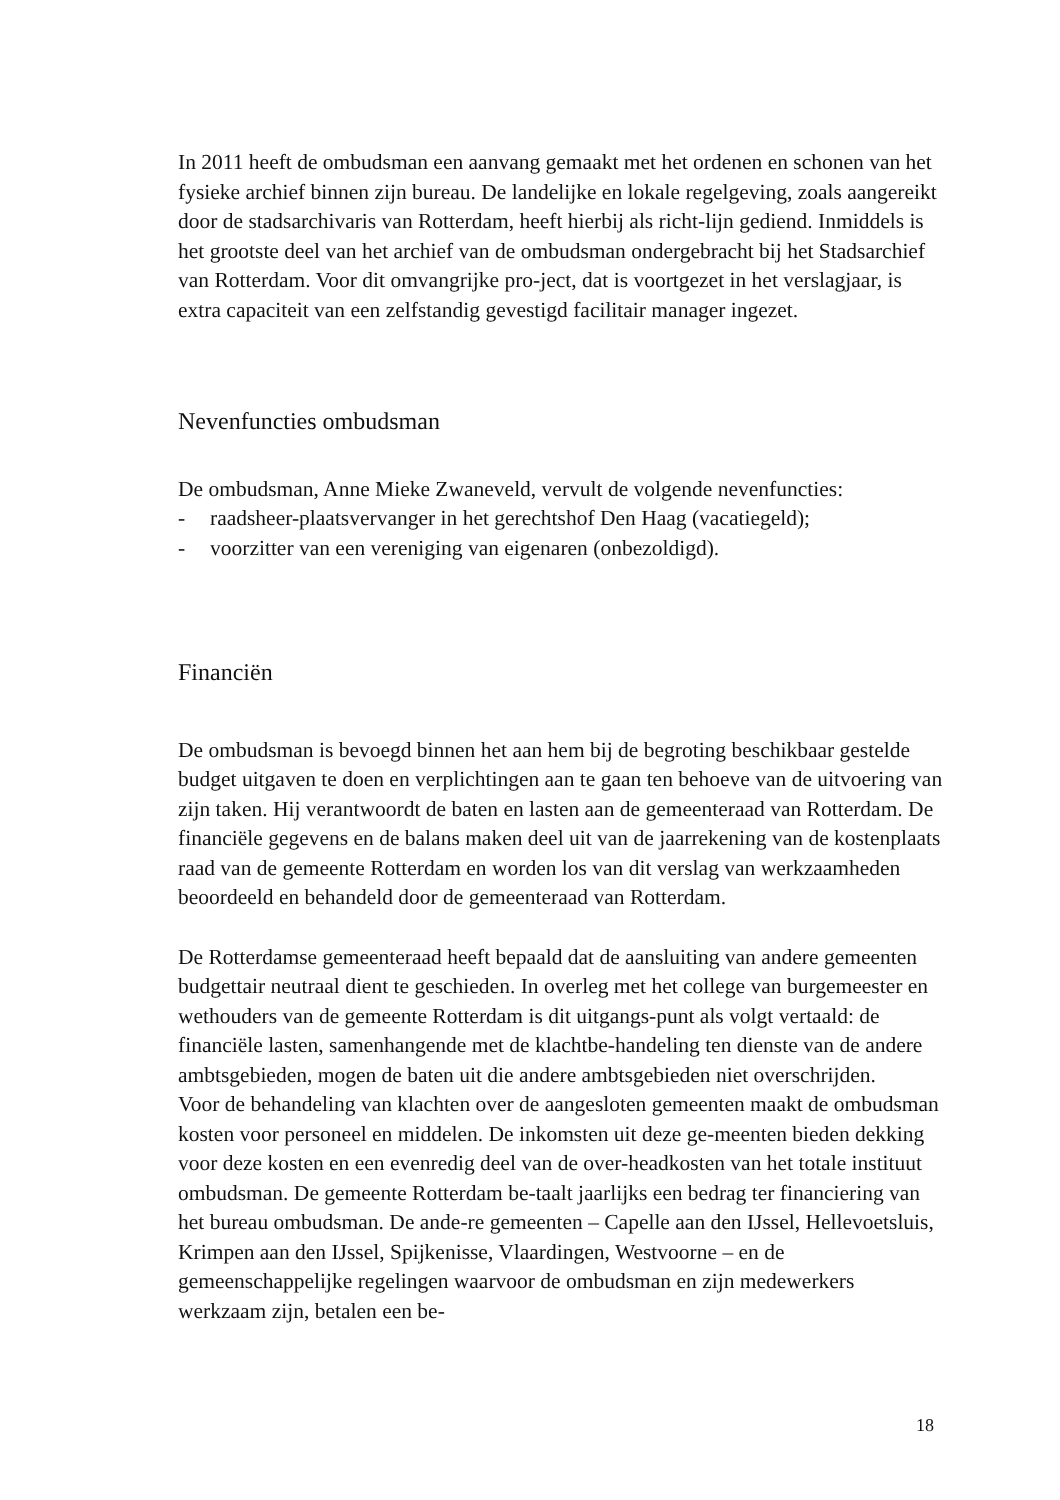In 2011 heeft de ombudsman een aanvang gemaakt met het ordenen en schonen van het fysieke archief binnen zijn bureau. De landelijke en lokale regelgeving, zoals aangereikt door de stadsarchivaris van Rotterdam, heeft hierbij als richt-lijn gediend. Inmiddels is het grootste deel van het archief van de ombudsman ondergebracht bij het Stadsarchief van Rotterdam. Voor dit omvangrijke pro-ject, dat is voortgezet in het verslagjaar, is extra capaciteit van een zelfstandig gevestigd facilitair manager ingezet.
Nevenfuncties ombudsman
De ombudsman, Anne Mieke Zwaneveld, vervult de volgende nevenfuncties:
- raadsheer-plaatsvervanger in het gerechtshof Den Haag (vacatiegeld);
- voorzitter van een vereniging van eigenaren (onbezoldigd).
Financiën
De ombudsman is bevoegd binnen het aan hem bij de begroting beschikbaar gestelde budget uitgaven te doen en verplichtingen aan te gaan ten behoeve van de uitvoering van zijn taken. Hij verantwoordt de baten en lasten aan de gemeenteraad van Rotterdam. De financiële gegevens en de balans maken deel uit van de jaarrekening van de kostenplaats raad van de gemeente Rotterdam en worden los van dit verslag van werkzaamheden beoordeeld en behandeld door de gemeenteraad van Rotterdam.
De Rotterdamse gemeenteraad heeft bepaald dat de aansluiting van andere gemeenten budgettair neutraal dient te geschieden. In overleg met het college van burgemeester en wethouders van de gemeente Rotterdam is dit uitgangs-punt als volgt vertaald: de financiële lasten, samenhangende met de klachtbe-handeling ten dienste van de andere ambtsgebieden, mogen de baten uit die andere ambtsgebieden niet overschrijden.
Voor de behandeling van klachten over de aangesloten gemeenten maakt de ombudsman kosten voor personeel en middelen. De inkomsten uit deze ge-meenten bieden dekking voor deze kosten en een evenredig deel van de over-headkosten van het totale instituut ombudsman. De gemeente Rotterdam be-taalt jaarlijks een bedrag ter financiering van het bureau ombudsman. De ande-re gemeenten – Capelle aan den IJssel, Hellevoetsluis, Krimpen aan den IJssel, Spijkenisse, Vlaardingen, Westvoorne – en de gemeenschappelijke regelingen waarvoor de ombudsman en zijn medewerkers werkzaam zijn, betalen een be-
18